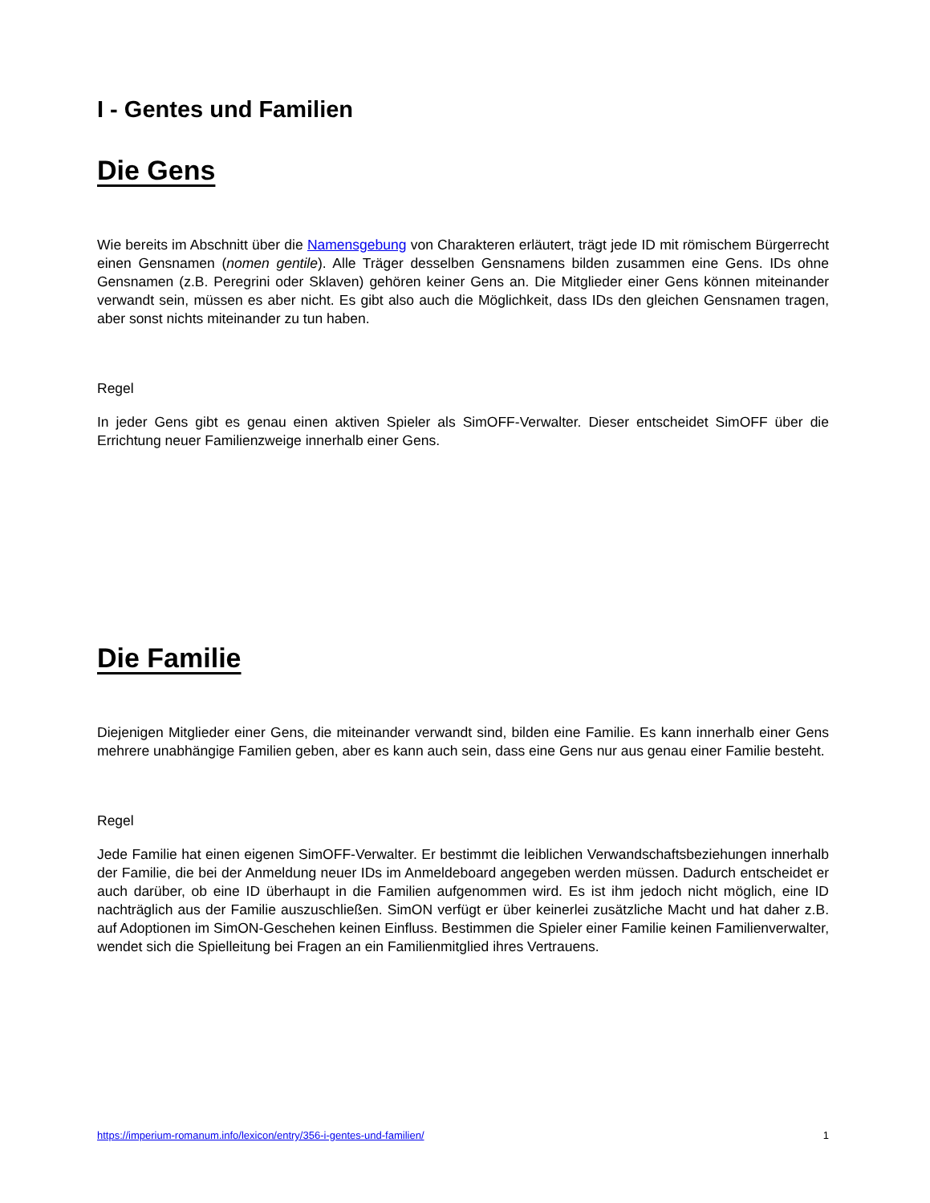I - Gentes und Familien
Die Gens
Wie bereits im Abschnitt über die Namensgebung von Charakteren erläutert, trägt jede ID mit römischem Bürgerrecht einen Gensnamen (nomen gentile). Alle Träger desselben Gensnamens bilden zusammen eine Gens. IDs ohne Gensnamen (z.B. Peregrini oder Sklaven) gehören keiner Gens an. Die Mitglieder einer Gens können miteinander verwandt sein, müssen es aber nicht. Es gibt also auch die Möglichkeit, dass IDs den gleichen Gensnamen tragen, aber sonst nichts miteinander zu tun haben.
Regel
In jeder Gens gibt es genau einen aktiven Spieler als SimOFF-Verwalter. Dieser entscheidet SimOFF über die Errichtung neuer Familienzweige innerhalb einer Gens.
Die Familie
Diejenigen Mitglieder einer Gens, die miteinander verwandt sind, bilden eine Familie. Es kann innerhalb einer Gens mehrere unabhängige Familien geben, aber es kann auch sein, dass eine Gens nur aus genau einer Familie besteht.
Regel
Jede Familie hat einen eigenen SimOFF-Verwalter. Er bestimmt die leiblichen Verwandschaftsbeziehungen innerhalb der Familie, die bei der Anmeldung neuer IDs im Anmeldeboard angegeben werden müssen. Dadurch entscheidet er auch darüber, ob eine ID überhaupt in die Familien aufgenommen wird. Es ist ihm jedoch nicht möglich, eine ID nachträglich aus der Familie auszuschließen. SimON verfügt er über keinerlei zusätzliche Macht und hat daher z.B. auf Adoptionen im SimON-Geschehen keinen Einfluss. Bestimmen die Spieler einer Familie keinen Familienverwalter, wendet sich die Spielleitung bei Fragen an ein Familienmitglied ihres Vertrauens.
https://imperium-romanum.info/lexicon/entry/356-i-gentes-und-familien/ 1